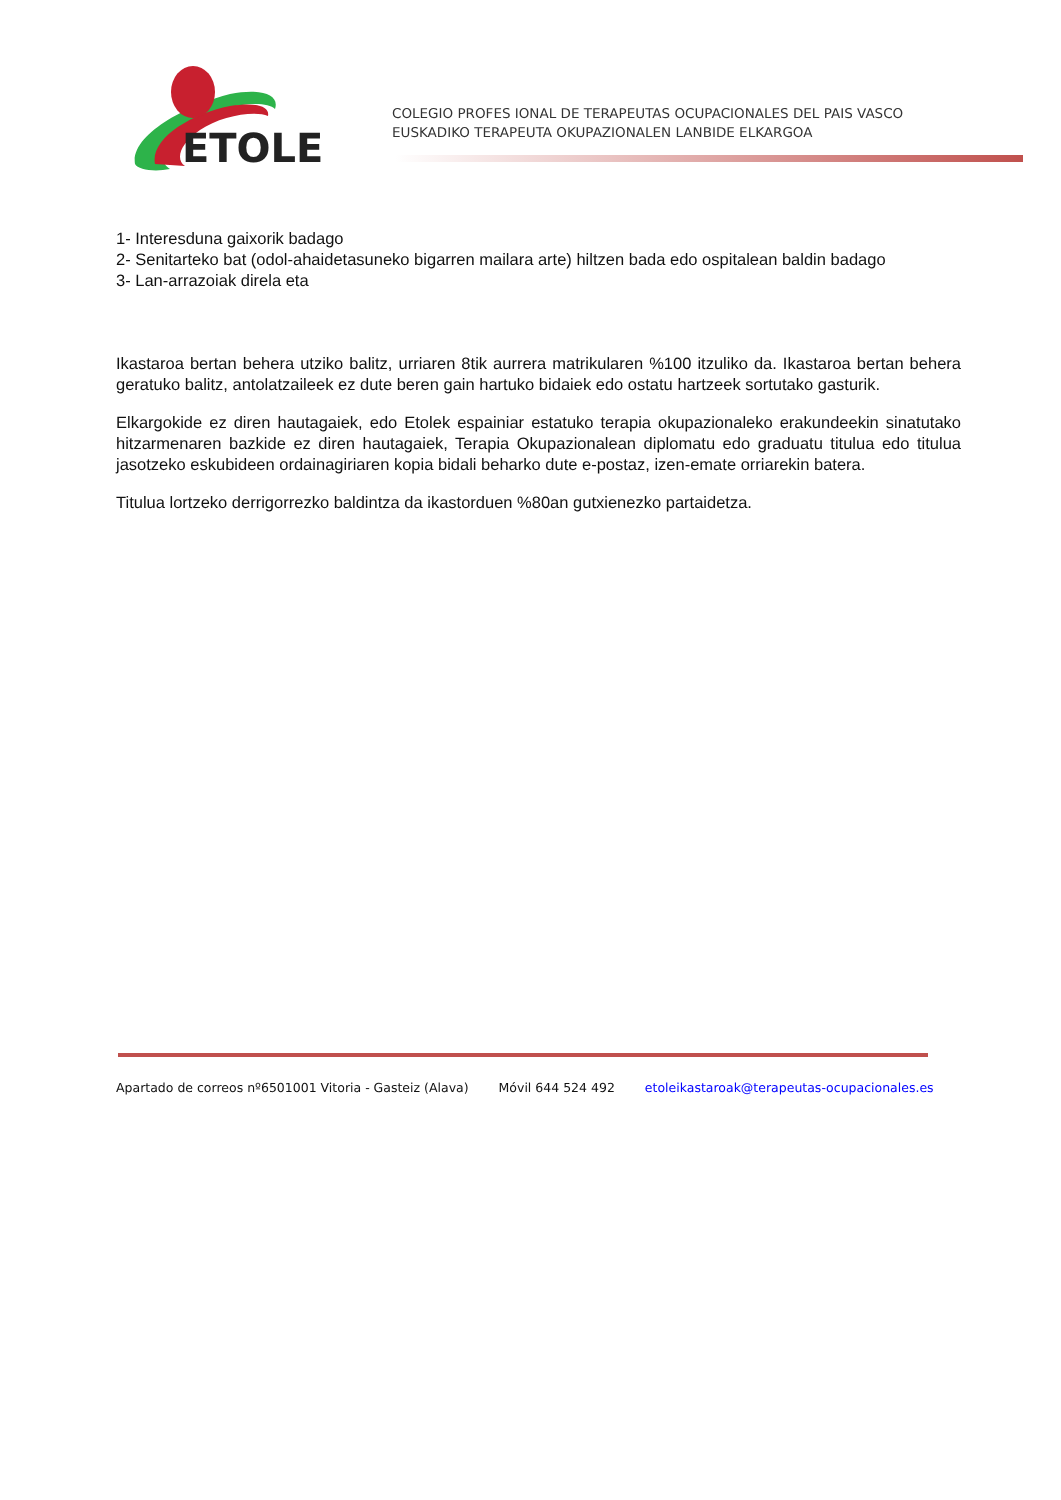ETOLE
COLEGIO PROFES IONAL DE TERAPEUTAS OCUPACIONALES DEL PAIS VASCO
EUSKADIKO TERAPEUTA OKUPAZIONALEN LANBIDE ELKARGOA
1- Interesduna gaixorik badago
2- Senitarteko bat (odol-ahaidetasuneko bigarren mailara arte) hiltzen bada edo ospitalean baldin badago
3- Lan-arrazoiak direla eta
Ikastaroa bertan behera utziko balitz, urriaren 8tik aurrera matrikularen %100 itzuliko da. Ikastaroa bertan behera geratuko balitz, antolatzaileek ez dute beren gain hartuko bidaiek edo ostatu hartzeek sortutako gasturik.
Elkargokide ez diren hautagaiek, edo Etolek espainiar estatuko terapia okupazionaleko erakundeekin sinatutako hitzarmenaren bazkide ez diren hautagaiek, Terapia Okupazionalean diplomatu edo graduatu titulua edo titulua jasotzeko eskubideen ordainagiriaren kopia bidali beharko dute e-postaz, izen-emate orriarekin batera.
Titulua lortzeko derrigorrezko baldintza da ikastorduen %80an gutxienezko partaidetza.
Apartado de correos nº6501001 Vitoria - Gasteiz (Alava) Móvil 644 524 492 etoleikastaroak@terapeutas-ocupacionales.es